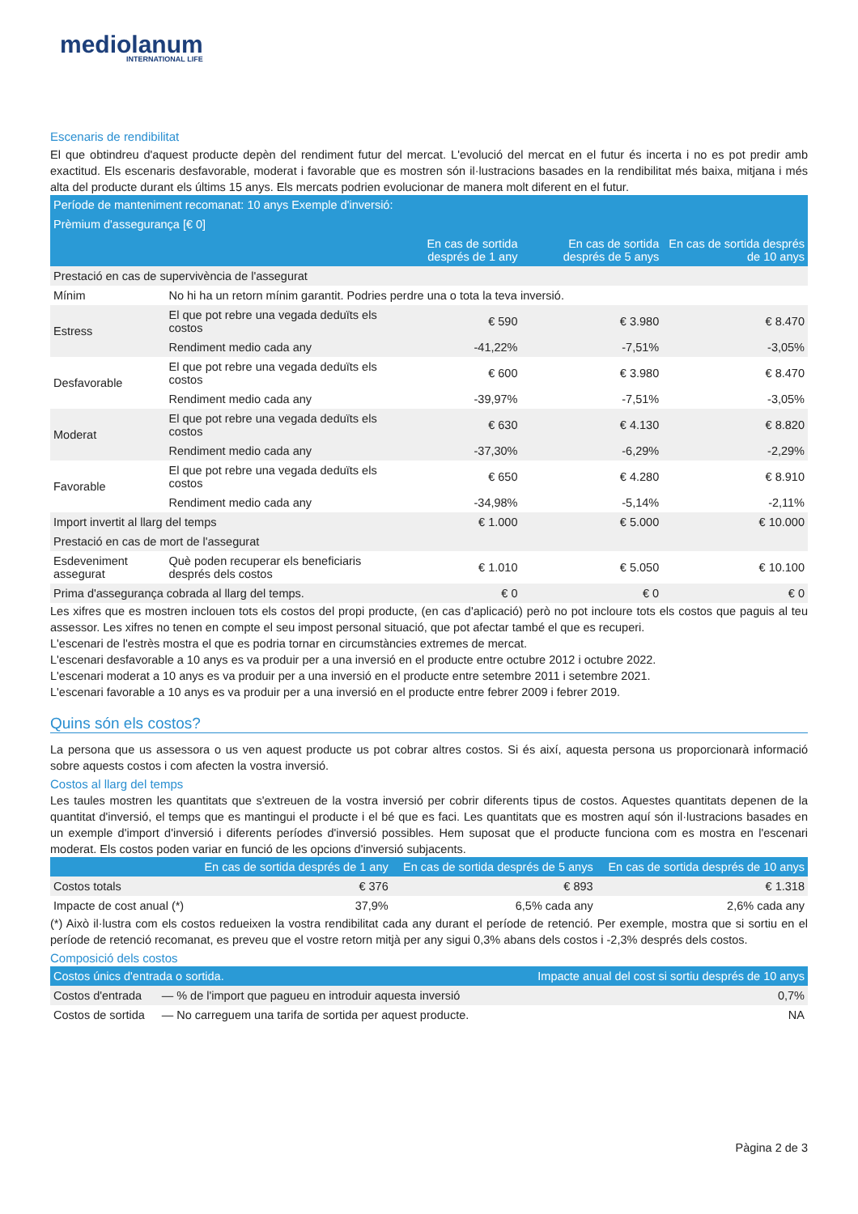mediolanum
INTERNATIONAL LIFE
Escenaris de rendibilitat
El que obtindreu d'aquest producte depèn del rendiment futur del mercat. L'evolució del mercat en el futur és incerta i no es pot predir amb exactitud. Els escenaris desfavorable, moderat i favorable que es mostren són il·lustracions basades en la rendibilitat més baixa, mitjana i més alta del producte durant els últims 15 anys. Els mercats podrien evolucionar de manera molt diferent en el futur.
| Període de manteniment recomanat: 10 anys Exemple d'inversió: | | | | |
| Prèmium d'assegurança [€ 0] | | | | |
| | | En cas de sortida després de 1 any | En cas de sortida després de 5 anys | En cas de sortida després de 10 anys |
| Prestació en cas de supervivència de l'assegurat | | | | |
| Mínim | No hi ha un retorn mínim garantit. Podries perdre una o tota la teva inversió. | | | |
| Estress | El que pot rebre una vegada deduïts els costos | € 590 | € 3.980 | € 8.470 |
| | Rendiment medio cada any | -41,22% | -7,51% | -3,05% |
| Desfavorable | El que pot rebre una vegada deduïts els costos | € 600 | € 3.980 | € 8.470 |
| | Rendiment medio cada any | -39,97% | -7,51% | -3,05% |
| Moderat | El que pot rebre una vegada deduïts els costos | € 630 | € 4.130 | € 8.820 |
| | Rendiment medio cada any | -37,30% | -6,29% | -2,29% |
| Favorable | El que pot rebre una vegada deduïts els costos | € 650 | € 4.280 | € 8.910 |
| | Rendiment medio cada any | -34,98% | -5,14% | -2,11% |
| Import invertit al llarg del temps | | € 1.000 | € 5.000 | € 10.000 |
| Prestació en cas de mort de l'assegurat | | | | |
| Esdeveniment assegurat | Què poden recuperar els beneficiaris després dels costos | € 1.010 | € 5.050 | € 10.100 |
| Prima d'assegurança cobrada al llarg del temps. | | € 0 | € 0 | € 0 |
Les xifres que es mostren inclouen tots els costos del propi producte, (en cas d'aplicació) però no pot incloure tots els costos que paguis al teu assessor. Les xifres no tenen en compte el seu impost personal situació, que pot afectar també el que es recuperi.
L'escenari de l'estrès mostra el que es podria tornar en circumstàncies extremes de mercat.
L'escenari desfavorable a 10 anys es va produir per a una inversió en el producte entre octubre 2012 i octubre 2022.
L'escenari moderat a 10 anys es va produir per a una inversió en el producte entre setembre 2011 i setembre 2021.
L'escenari favorable a 10 anys es va produir per a una inversió en el producte entre febrer 2009 i febrer 2019.
Quins són els costos?
La persona que us assessora o us ven aquest producte us pot cobrar altres costos. Si és així, aquesta persona us proporcionarà informació sobre aquests costos i com afecten la vostra inversió.
Costos al llarg del temps
Les taules mostren les quantitats que s'extreuen de la vostra inversió per cobrir diferents tipus de costos. Aquestes quantitats depenen de la quantitat d'inversió, el temps que es mantingui el producte i el bé que es faci. Les quantitats que es mostren aquí són il·lustracions basades en un exemple d'import d'inversió i diferents períodes d'inversió possibles. Hem suposat que el producte funciona com es mostra en l'escenari moderat. Els costos poden variar en funció de les opcions d'inversió subjacents.
| | En cas de sortida després de 1 any | En cas de sortida després de 5 anys | En cas de sortida després de 10 anys |
| --- | --- | --- | --- |
| Costos totals | € 376 | € 893 | € 1.318 |
| Impacte de cost anual (*) | 37,9% | 6,5% cada any | 2,6% cada any |
(*) Això il·lustra com els costos redueixen la vostra rendibilitat cada any durant el període de retenció. Per exemple, mostra que si sortiu en el període de retenció recomanat, es preveu que el vostre retorn mitjà per any sigui 0,3% abans dels costos i -2,3% després dels costos.
Composició dels costos
| Costos únics d'entrada o sortida. | | Impacte anual del cost si sortiu després de 10 anys |
| Costos d'entrada | — % de l'import que pagueu en introduir aquesta inversió | 0,7% |
| Costos de sortida | — No carreguem una tarifa de sortida per aquest producte. | NA |
Pàgina 2 de 3